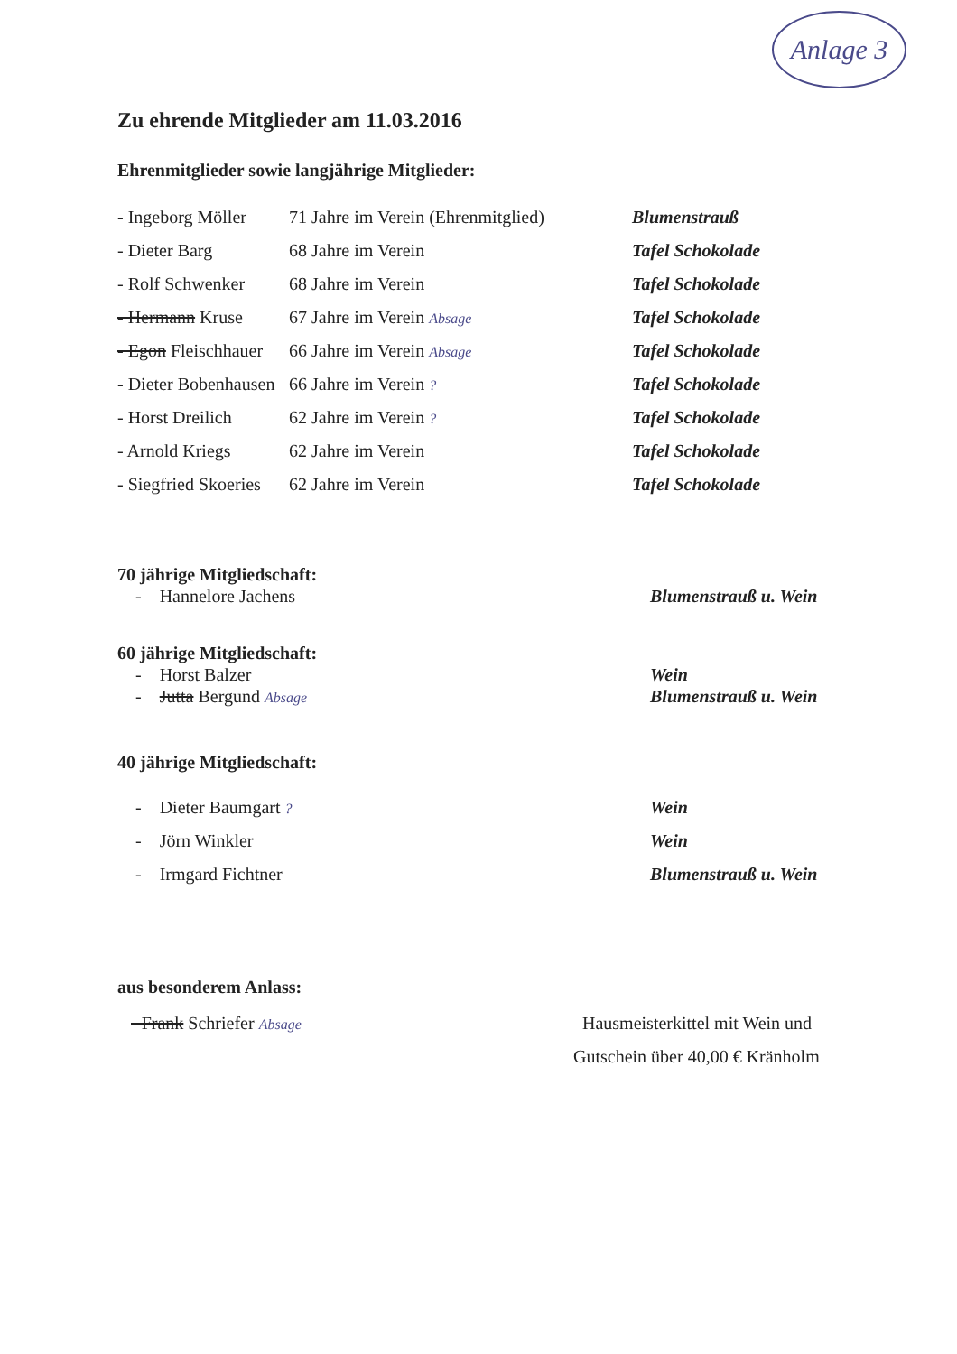Anlage 3
Zu ehrende Mitglieder am 11.03.2016
Ehrenmitglieder sowie langjährige Mitglieder:
- Ingeborg Möller 71 Jahre im Verein (Ehrenmitglied) Blumenstrauß
- Dieter Barg 68 Jahre im Verein Tafel Schokolade
- Rolf Schwenker 68 Jahre im Verein Tafel Schokolade
- Hermann Kruse 67 Jahre im Verein Absage Tafel Schokolade
- Egon Fleischhauer 66 Jahre im Verein Absage Tafel Schokolade
- Dieter Bobenhausen 66 Jahre im Verein ? Tafel Schokolade
- Horst Dreilich 62 Jahre im Verein ? Tafel Schokolade
- Arnold Kriegs 62 Jahre im Verein Tafel Schokolade
- Siegfried Skoeries 62 Jahre im Verein Tafel Schokolade
70 jährige Mitgliedschaft:
- Hannelore Jachens Blumenstrauß u. Wein
60 jährige Mitgliedschaft:
- Horst Balzer Wein
- Jutta Bergund Absage Blumenstrauß u. Wein
40 jährige Mitgliedschaft:
- Dieter Baumgart ? Wein
- Jörn Winkler Wein
- Irmgard Fichtner Blumenstrauß u. Wein
aus besonderem Anlass:
- Frank Schriefer Absage Hausmeisterkittel mit Wein und
Gutschein über 40,00 € Kränholm